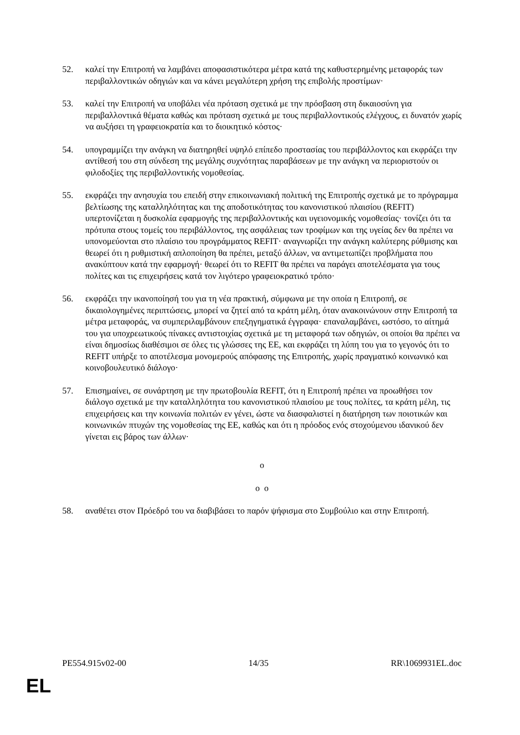52. καλεί την Επιτροπή να λαμβάνει αποφασιστικότερα μέτρα κατά της καθυστερημένης μεταφοράς των περιβαλλοντικών οδηγιών και να κάνει μεγαλύτερη χρήση της επιβολής προστίμων·
53. καλεί την Επιτροπή να υποβάλει νέα πρόταση σχετικά με την πρόσβαση στη δικαιοσύνη για περιβαλλοντικά θέματα καθώς και πρόταση σχετικά με τους περιβαλλοντικούς ελέγχους, ει δυνατόν χωρίς να αυξήσει τη γραφειοκρατία και το διοικητικό κόστος·
54. υπογραμμίζει την ανάγκη να διατηρηθεί υψηλό επίπεδο προστασίας του περιβάλλοντος και εκφράζει την αντίθεσή του στη σύνδεση της μεγάλης συχνότητας παραβάσεων με την ανάγκη να περιοριστούν οι φιλοδοξίες της περιβαλλοντικής νομοθεσίας.
55. εκφράζει την ανησυχία του επειδή στην επικοινωνιακή πολιτική της Επιτροπής σχετικά με το πρόγραμμα βελτίωσης της καταλληλότητας και της αποδοτικότητας του κανονιστικού πλαισίου (REFIT) υπερτονίζεται η δυσκολία εφαρμογής της περιβαλλοντικής και υγειονομικής νομοθεσίας· τονίζει ότι τα πρότυπα στους τομείς του περιβάλλοντος, της ασφάλειας των τροφίμων και της υγείας δεν θα πρέπει να υπονομεύονται στο πλαίσιο του προγράμματος REFIT· αναγνωρίζει την ανάγκη καλύτερης ρύθμισης και θεωρεί ότι η ρυθμιστική απλοποίηση θα πρέπει, μεταξύ άλλων, να αντιμετωπίζει προβλήματα που ανακύπτουν κατά την εφαρμογή· θεωρεί ότι το REFIT θα πρέπει να παράγει αποτελέσματα για τους πολίτες και τις επιχειρήσεις κατά τον λιγότερο γραφειοκρατικό τρόπο·
56. εκφράζει την ικανοποίησή του για τη νέα πρακτική, σύμφωνα με την οποία η Επιτροπή, σε δικαιολογημένες περιπτώσεις, μπορεί να ζητεί από τα κράτη μέλη, όταν ανακοινώνουν στην Επιτροπή τα μέτρα μεταφοράς, να συμπεριλαμβάνουν επεξηγηματικά έγγραφα· επαναλαμβάνει, ωστόσο, το αίτημά του για υποχρεωτικούς πίνακες αντιστοιχίας σχετικά με τη μεταφορά των οδηγιών, οι οποίοι θα πρέπει να είναι δημοσίως διαθέσιμοι σε όλες τις γλώσσες της ΕΕ, και εκφράζει τη λύπη του για το γεγονός ότι το REFIT υπήρξε το αποτέλεσμα μονομερούς απόφασης της Επιτροπής, χωρίς πραγματικό κοινωνικό και κοινοβουλευτικό διάλογο·
57. Επισημαίνει, σε συνάρτηση με την πρωτοβουλία REFIT, ότι η Επιτροπή πρέπει να προωθήσει τον διάλογο σχετικά με την καταλληλότητα του κανονιστικού πλαισίου με τους πολίτες, τα κράτη μέλη, τις επιχειρήσεις και την κοινωνία πολιτών εν γένει, ώστε να διασφαλιστεί η διατήρηση των ποιοτικών και κοινωνικών πτυχών της νομοθεσίας της ΕΕ, καθώς και ότι η πρόοδος ενός στοχούμενου ιδανικού δεν γίνεται εις βάρος των άλλων·
o
o o
58. αναθέτει στον Πρόεδρό του να διαβιβάσει το παρόν ψήφισμα στο Συμβούλιο και στην Επιτροπή.
PE554.915v02-00 14/35 RR\1069931EL.doc
EL